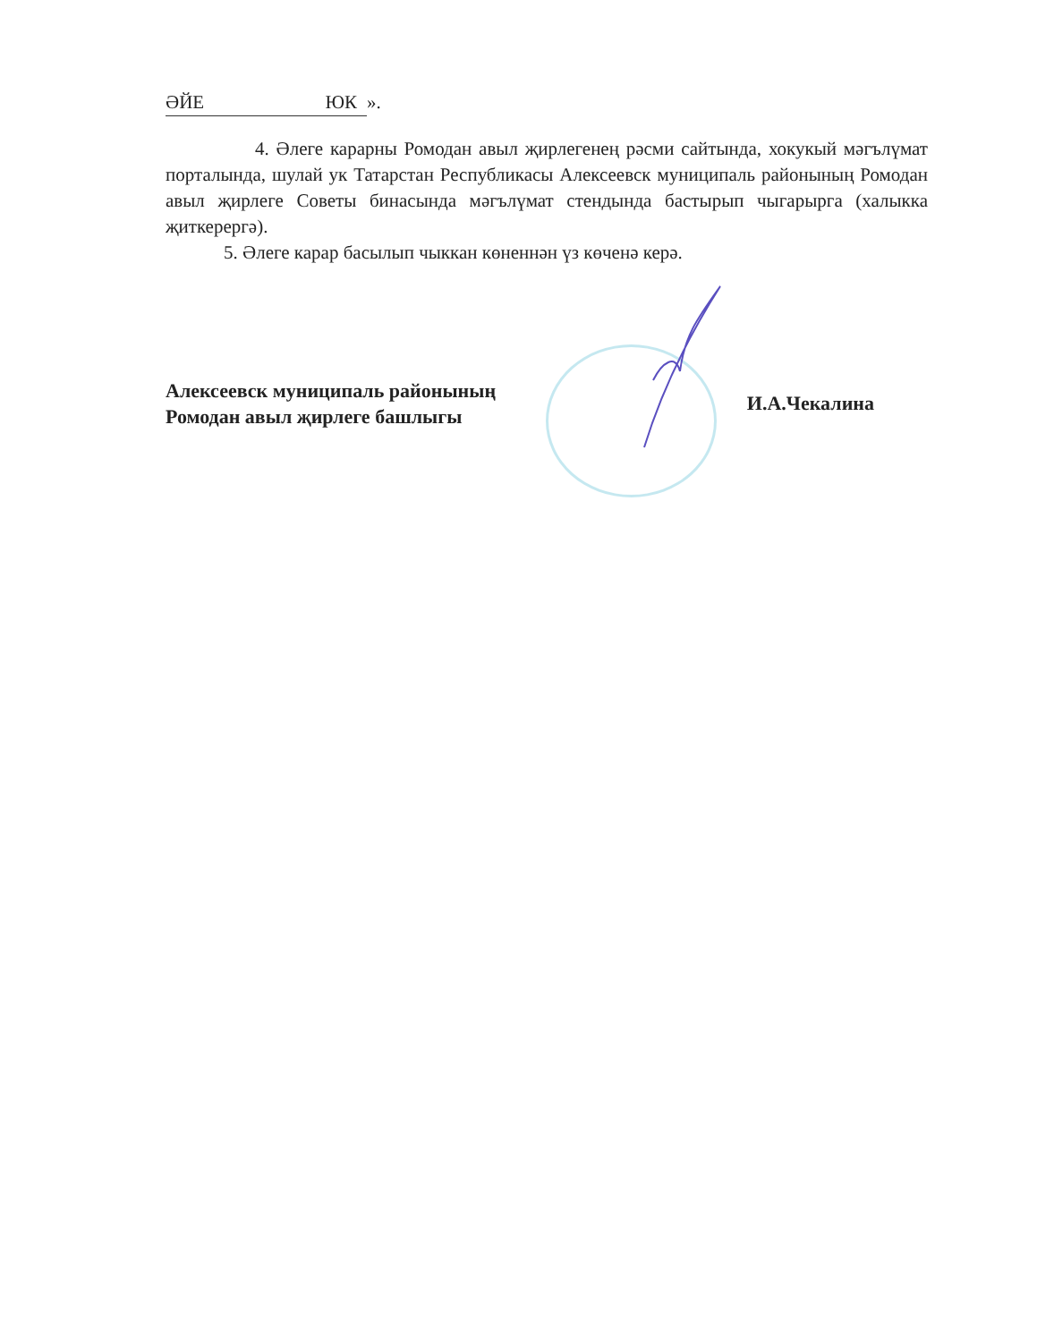ӘЙЕ ЮК ».
4. Әлеге карарны Ромодан авыл җирлегенең рәсми сайтында, хокукый мәгълүмат порталында, шулай ук Татарстан Республикасы Алексеевск муниципаль районының Ромодан авыл җирлеге Советы бинасында мәгълүмат стендында бастырып чыгарырга (халыкка җиткерергә).
5. Әлеге карар басылып чыккан көненнән үз көченә керә.
Алексеевск муниципаль районының
Ромодан авыл җирлеге башлыгы
И.А.Чекалина